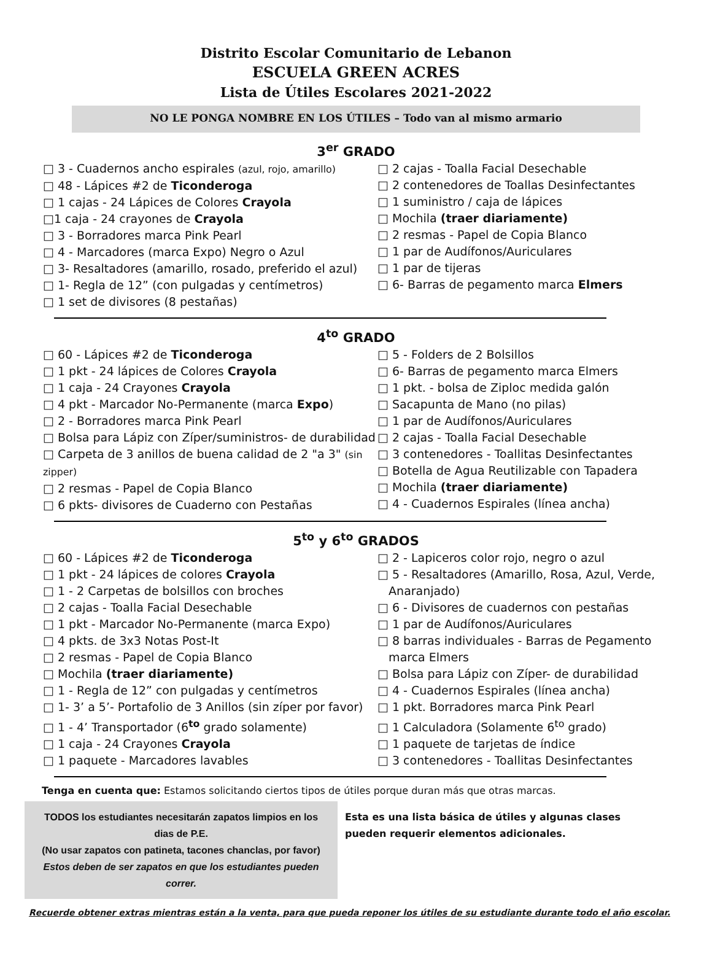Distrito Escolar Comunitario de Lebanon
ESCUELA GREEN ACRES
Lista de Útiles Escolares 2021-2022
NO LE PONGA NOMBRE EN LOS ÚTILES – Todo van al mismo armario
3<sup>er</sup> GRADO
□ 3 - Cuadernos ancho espirales (azul, rojo, amarillo)
□ 48 - Lápices #2 de Ticonderoga
□ 1 cajas - 24 Lápices de Colores Crayola
□1 caja - 24 crayones de Crayola
□ 3 - Borradores marca Pink Pearl
□ 4 - Marcadores (marca Expo) Negro o Azul
□ 3- Resaltadores (amarillo, rosado, preferido el azul)
□ 1- Regla de 12” (con pulgadas y centímetros)
□ 1 set de divisores (8 pestañas)
□ 2 cajas - Toalla Facial Desechable
□ 2 contenedores de Toallas Desinfectantes
□ 1 suministro / caja de lápices
□ Mochila (traer diariamente)
□ 2 resmas - Papel de Copia Blanco
□ 1 par de Audífonos/Auriculares
□ 1 par de tijeras
□ 6- Barras de pegamento marca Elmers
4<sup>to</sup> GRADO
□ 60 - Lápices #2 de Ticonderoga
□ 1 pkt - 24 lápices de Colores Crayola
□ 1 caja - 24 Crayones Crayola
□ 4 pkt - Marcador No-Permanente (marca Expo)
□ 2 - Borradores marca Pink Pearl
□ Bolsa para Lápiz con Zíper/suministros- de durabilidad
□ Carpeta de 3 anillos de buena calidad de 2 "a 3" (sin zipper)
□ 2 resmas - Papel de Copia Blanco
□ 6 pkts- divisores de Cuaderno con Pestañas
□ 5 - Folders de 2 Bolsillos
□ 6- Barras de pegamento marca Elmers
□ 1 pkt. - bolsa de Ziploc medida galón
□ Sacapunta de Mano (no pilas)
□ 1 par de Audífonos/Auriculares
□ 2 cajas - Toalla Facial Desechable
□ 3 contenedores - Toallitas Desinfectantes
□ Botella de Agua Reutilizable con Tapadera
□ Mochila (traer diariamente)
□ 4 - Cuadernos Espirales (línea ancha)
5<sup>to</sup> y 6<sup>to</sup> GRADOS
□ 60 - Lápices #2 de Ticonderoga
□ 1 pkt - 24 lápices de colores Crayola
□ 1 - 2 Carpetas de bolsillos con broches
□ 2 cajas - Toalla Facial Desechable
□ 1 pkt - Marcador No-Permanente (marca Expo)
□ 4 pkts. de 3x3 Notas Post-It
□ 2 resmas - Papel de Copia Blanco
□ Mochila (traer diariamente)
□ 1 - Regla de 12” con pulgadas y centímetros
□ 1- 3’ a 5’- Portafolio de 3 Anillos (sin zíper por favor)
□ 1 - 4’ Transportador (6<sup>to</sup> grado solamente)
□ 1 caja - 24 Crayones Crayola
□ 1 paquete - Marcadores lavables
□ 2 - Lapiceros color rojo, negro o azul
□ 5 - Resaltadores (Amarillo, Rosa, Azul, Verde,
Anaranjado)
□ 6 - Divisores de cuadernos con pestañas
□ 1 par de Audífonos/Auriculares
□ 8 barras individuales - Barras de Pegamento
marca Elmers
□ Bolsa para Lápiz con Zíper- de durabilidad
□ 4 - Cuadernos Espirales (línea ancha)
□ 1 pkt. Borradores marca Pink Pearl
□ 1 Calculadora (Solamente 6<sup>to</sup> grado)
□ 1 paquete de tarjetas de índice
□ 3 contenedores - Toallitas Desinfectantes
Tenga en cuenta que: Estamos solicitando ciertos tipos de útiles porque duran más que otras marcas.
TODOS los estudiantes necesitarán zapatos limpios en los
dias de P.E.
(No usar zapatos con patineta, tacones chanclas, por favor)
Estos deben de ser zapatos en que los estudiantes pueden correr.
Esta es una lista básica de útiles y algunas clases
pueden requerir elementos adicionales.
Recuerde obtener extras mientras están a la venta, para que pueda reponer los útiles de su estudiante durante todo el año escolar.